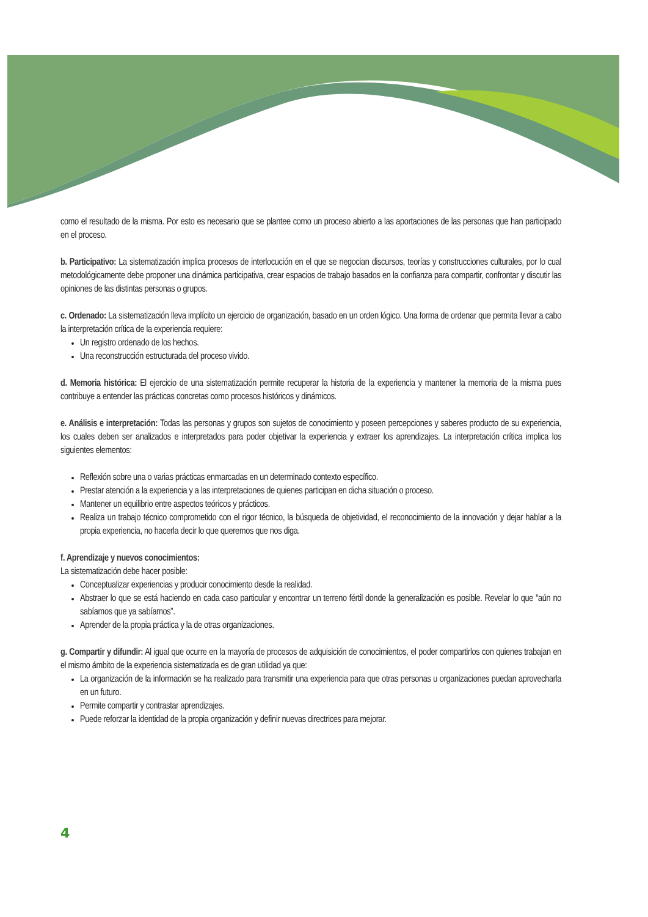como el resultado de la misma. Por esto es necesario que se plantee como un proceso abierto a las aportaciones de las personas que han participado en el proceso.
b. Participativo: La sistematización implica procesos de interlocución en el que se negocian discursos, teorías y construcciones culturales, por lo cual metodológicamente debe proponer una dinámica participativa, crear espacios de trabajo basados en la confianza para compartir, confrontar y discutir las opiniones de las distintas personas o grupos.
c. Ordenado: La sistematización lleva implícito un ejercicio de organización, basado en un orden lógico. Una forma de ordenar que permita llevar a cabo la interpretación crítica de la experiencia requiere:
Un registro ordenado de los hechos.
Una reconstrucción estructurada del proceso vivido.
d. Memoria histórica: El ejercicio de una sistematización permite recuperar la historia de la experiencia y mantener la memoria de la misma pues contribuye a entender las prácticas concretas como procesos históricos y dinámicos.
e. Análisis e interpretación: Todas las personas y grupos son sujetos de conocimiento y poseen percepciones y saberes producto de su experiencia, los cuales deben ser analizados e interpretados para poder objetivar la experiencia y extraer los aprendizajes. La interpretación crítica implica los siguientes elementos:
Reflexión sobre una o varias prácticas enmarcadas en un determinado contexto específico.
Prestar atención a la experiencia y a las interpretaciones de quienes participan en dicha situación o proceso.
Mantener un equilibrio entre aspectos teóricos y prácticos.
Realiza un trabajo técnico comprometido con el rigor técnico, la búsqueda de objetividad, el reconocimiento de la innovación y dejar hablar a la propia experiencia, no hacerla decir lo que queremos que nos diga.
f. Aprendizaje y nuevos conocimientos:
La sistematización debe hacer posible:
Conceptualizar experiencias y producir conocimiento desde la realidad.
Abstraer lo que se está haciendo en cada caso particular y encontrar un terreno fértil donde la generalización es posible. Revelar lo que “aún no sabíamos que ya sabíamos”.
Aprender de la propia práctica y la de otras organizaciones.
g. Compartir y difundir: Al igual que ocurre en la mayoría de procesos de adquisición de conocimientos, el poder compartirlos con quienes trabajan en el mismo ámbito de la experiencia sistematizada es de gran utilidad ya que:
La organización de la información se ha realizado para transmitir una experiencia para que otras personas u organizaciones puedan aprovecharla en un futuro.
Permite compartir y contrastar aprendizajes.
Puede reforzar la identidad de la propia organización y definir nuevas directrices para mejorar.
4